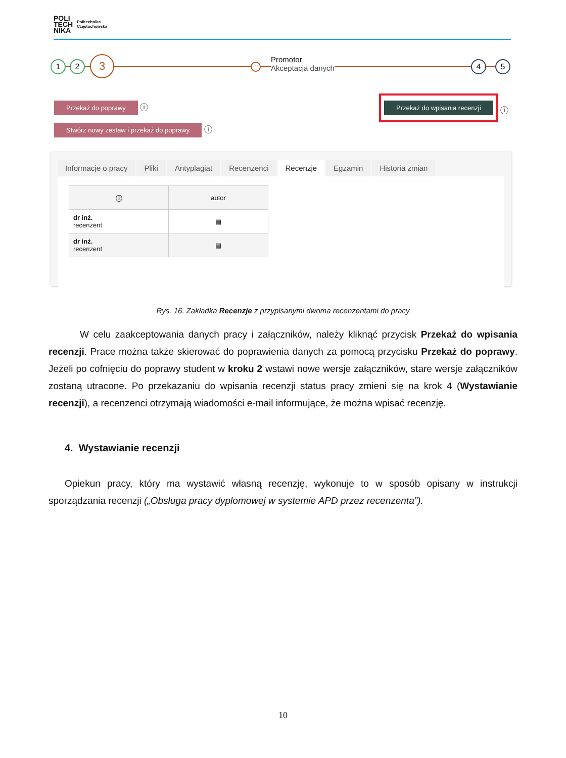POLI
TECH
NIKA
Politechnika
Częstochowska
1 2 3
···
Promotor
Akceptacja danych
4 5
Przekaż do poprawy ⓘ
Stwórz nowy zestaw i przekaż do poprawy ⓘ
Przekaż do wpisania recenzji
ⓘ
Informacje o pracy Pliki Antyplagiat Recenzenci Recenzje Egzamin Historia zmian
| ⓘ | autor |
| --- | --- |
| dr inż. recenzent | ▤ |
| dr inż. recenzent | ▤ |
Rys. 16. Zakładka Recenzje z przypisanymi dwoma recenzentami do pracy
W celu zaakceptowania danych pracy i załączników, należy kliknąć przycisk Przekaż do wpisania recenzji. Prace można także skierować do poprawienia danych za pomocą przycisku Przekaż do poprawy. Jeżeli po cofnięciu do poprawy student w kroku 2 wstawi nowe wersje załączników, stare wersje załączników zostaną utracone. Po przekazaniu do wpisania recenzji status pracy zmieni się na krok 4 (Wystawianie recenzji), a recenzenci otrzymają wiadomości e-mail informujące, że można wpisać recenzję.
4. Wystawianie recenzji
Opiekun pracy, który ma wystawić własną recenzję, wykonuje to w sposób opisany w instrukcji sporządzania recenzji („Obsługa pracy dyplomowej w systemie APD przez recenzenta”).
10